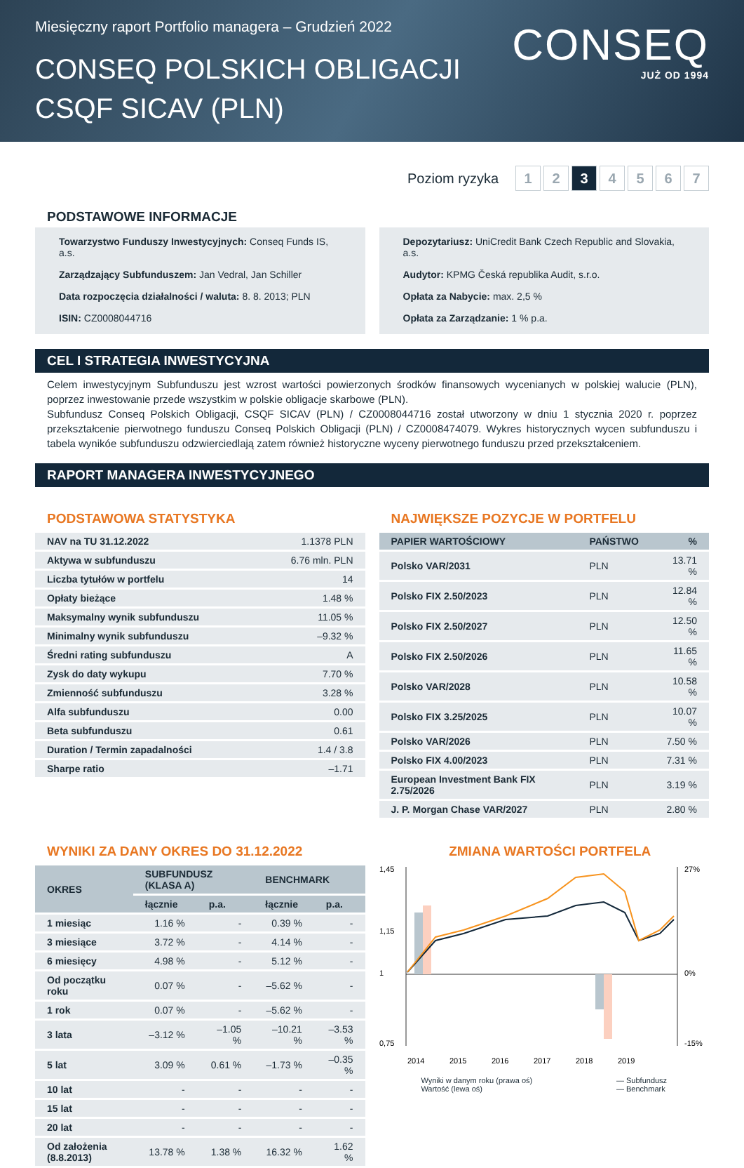Miesięczny raport Portfolio managera – Grudzień 2022
CONSEQ POLSKICH OBLIGACJI
CSQF SICAV (PLN)
CONSEQ
JUŻ OD 1994
Poziom ryzyka 1 2 3 4567
PODSTAWOWE INFORMACJE
Towarzystwo Funduszy Inwestycyjnych: Conseq Funds IS, a.s.
Zarządzający Subfunduszem: Jan Vedral, Jan Schiller
Data rozpoczęcia działalności / waluta: 8. 8. 2013; PLN
ISIN: CZ0008044716
Depozytariusz: UniCredit Bank Czech Republic and Slovakia, a.s.
Audytor: KPMG Česká republika Audit, s.r.o.
Opłata za Nabycie: max. 2,5 %
Opłata za Zarządzanie: 1 % p.a.
CEL I STRATEGIA INWESTYCYJNA
Celem inwestycyjnym Subfunduszu jest wzrost wartości powierzonych środków finansowych wycenianych w polskiej walucie (PLN), poprzez inwestowanie przede wszystkim w polskie obligacje skarbowe (PLN).
Subfundusz Conseq Polskich Obligacji, CSQF SICAV (PLN) / CZ0008044716 został utworzony w dniu 1 stycznia 2020 r. poprzez przekształcenie pierwotnego funduszu Conseq Polskich Obligacji (PLN) / CZ0008474079. Wykres historycznych wycen subfunduszu i tabela wynikóe subfunduszu odzwierciedlają zatem również historyczne wyceny pierwotnego funduszu przed przekształceniem.
RAPORT MANAGERA INWESTYCYJNEGO
PODSTAWOWA STATYSTYKA
| NAV na TU 31.12.2022 | 1.1378 PLN |
| Aktywa w subfunduszu | 6.76 mln. PLN |
| Liczba tytułów w portfelu | 14 |
| Opłaty bieżące | 1.48 % |
| Maksymalny wynik subfunduszu | 11.05 % |
| Minimalny wynik subfunduszu | –9.32 % |
| Średni rating subfunduszu | A |
| Zysk do daty wykupu | 7.70 % |
| Zmienność subfunduszu | 3.28 % |
| Alfa subfunduszu | 0.00 |
| Beta subfunduszu | 0.61 |
| Duration / Termin zapadalności | 1.4 / 3.8 |
| Sharpe ratio | –1.71 |
NAJWIĘKSZE POZYCJE W PORTFELU
| PAPIER WARTOŚCIOWY | PAŃSTWO | % |
| --- | --- | --- |
| Polsko VAR/2031 | PLN | 13.71 % |
| Polsko FIX 2.50/2023 | PLN | 12.84 % |
| Polsko FIX 2.50/2027 | PLN | 12.50 % |
| Polsko FIX 2.50/2026 | PLN | 11.65 % |
| Polsko VAR/2028 | PLN | 10.58 % |
| Polsko FIX 3.25/2025 | PLN | 10.07 % |
| Polsko VAR/2026 | PLN | 7.50 % |
| Polsko FIX 4.00/2023 | PLN | 7.31 % |
| European Investment Bank FIX 2.75/2026 | PLN | 3.19 % |
| J. P. Morgan Chase VAR/2027 | PLN | 2.80 % |
WYNIKI ZA DANY OKRES DO 31.12.2022
| OKRES | SUBFUNDUSZ (KLASA A) | | BENCHMARK | |
| --- | --- | --- | --- | --- |
| | łącznie | p.a. | łącznie | p.a. |
| 1 miesiąc | 1.16 % | - | 0.39 % | - |
| 3 miesiące | 3.72 % | - | 4.14 % | - |
| 6 miesięcy | 4.98 % | - | 5.12 % | - |
| Od początku roku | 0.07 % | - | –5.62 % | - |
| 1 rok | 0.07 % | - | –5.62 % | - |
| 3 lata | –3.12 % | –1.05 % | –10.21 % | –3.53 % |
| 5 lat | 3.09 % | 0.61 % | –1.73 % | –0.35 % |
| 10 lat | - | - | - | - |
| 15 lat | - | - | - | - |
| 20 lat | - | - | - | - |
| Od założenia (8.8.2013) | 13.78 % | 1.38 % | 16.32 % | 1.62 % |
ZMIANA WARTOŚCI PORTFELA
1,45
1,15
1
0,75
27%
0%
-15%
2014
2015
2016
2017
2018
2019
Wyniki w danym roku (prawa oś)
Wartość (lewa oś) — Subfundusz
— Benchmark